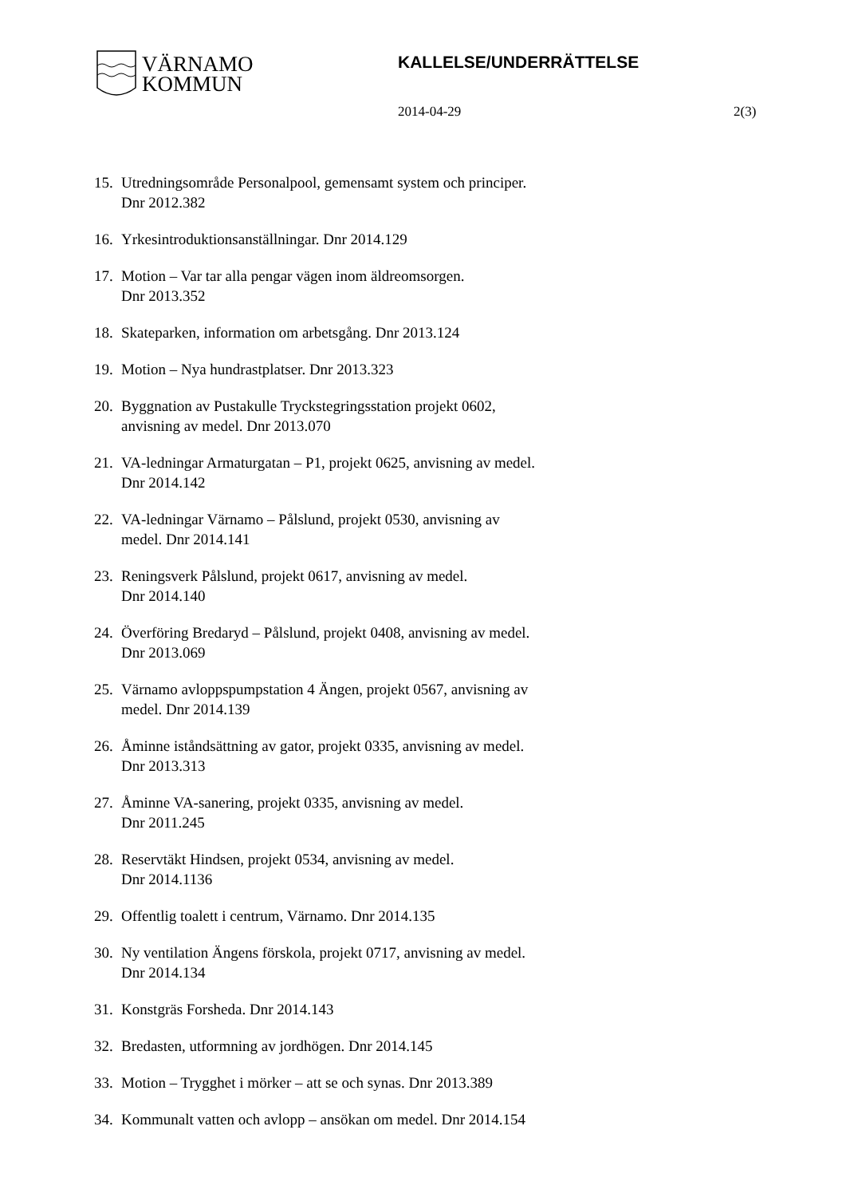VÄRNAMO
KOMMUN
KALLELSE/UNDERRÄTTELSE
2014-04-29 2(3)
15. Utredningsområde Personalpool, gemensamt system och principer.
Dnr 2012.382
16. Yrkesintroduktionsanställningar. Dnr 2014.129
17. Motion – Var tar alla pengar vägen inom äldreomsorgen.
Dnr 2013.352
18. Skateparken, information om arbetsgång. Dnr 2013.124
19. Motion – Nya hundrastplatser. Dnr 2013.323
20. Byggnation av Pustakulle Tryckstegringsstation projekt 0602,
anvisning av medel. Dnr 2013.070
21. VA-ledningar Armaturgatan – P1, projekt 0625, anvisning av medel.
Dnr 2014.142
22. VA-ledningar Värnamo – Pålslund, projekt 0530, anvisning av
medel. Dnr 2014.141
23. Reningsverk Pålslund, projekt 0617, anvisning av medel.
Dnr 2014.140
24. Överföring Bredaryd – Pålslund, projekt 0408, anvisning av medel.
Dnr 2013.069
25. Värnamo avloppspumpstation 4 Ängen, projekt 0567, anvisning av
medel. Dnr 2014.139
26. Åminne iståndsättning av gator, projekt 0335, anvisning av medel.
Dnr 2013.313
27. Åminne VA-sanering, projekt 0335, anvisning av medel.
Dnr 2011.245
28. Reservtäkt Hindsen, projekt 0534, anvisning av medel.
Dnr 2014.1136
29. Offentlig toalett i centrum, Värnamo. Dnr 2014.135
30. Ny ventilation Ängens förskola, projekt 0717, anvisning av medel.
Dnr 2014.134
31. Konstgräs Forsheda. Dnr 2014.143
32. Bredasten, utformning av jordhögen. Dnr 2014.145
33. Motion – Trygghet i mörker – att se och synas. Dnr 2013.389
34. Kommunalt vatten och avlopp – ansökan om medel. Dnr 2014.154